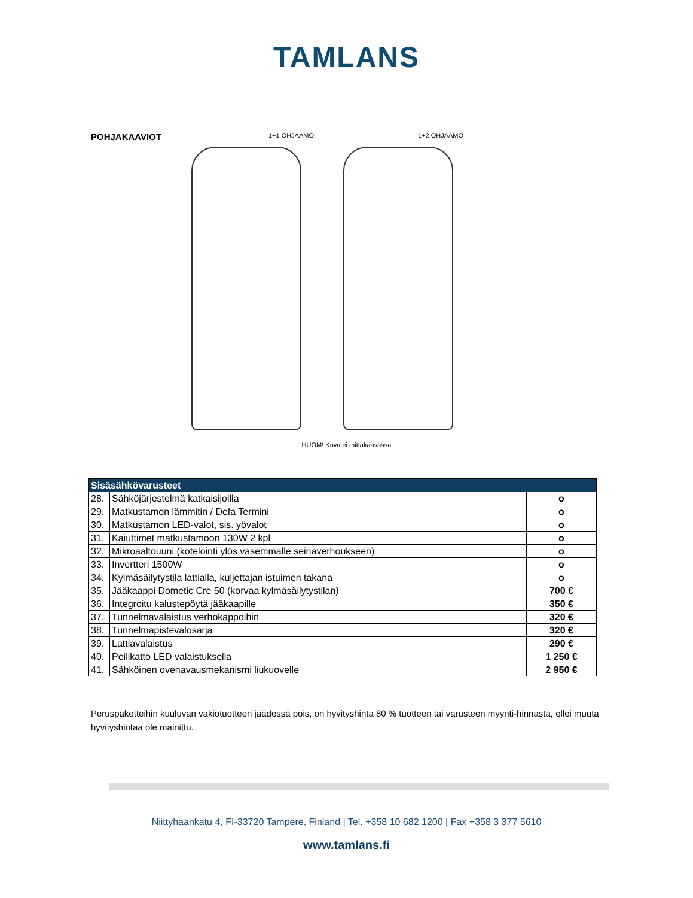TAMLANS
POHJAKAAVIOT
1+1 OHJAAMO 1+2 OHJAAMO
HUOM! Kuva ei mittakaavassa
| Sisäsähkövarusteet | | |
| --- | --- | --- |
| 28. | Sähköjärjestelmä katkaisijoilla | o |
| 29. | Matkustamon lämmitin / Defa Termini | o |
| 30. | Matkustamon LED-valot, sis. yövalot | o |
| 31. | Kaiuttimet matkustamoon 130W 2 kpl | o |
| 32. | Mikroaaltouuni (kotelointi ylös vasemmalle seinäverhoukseen) | o |
| 33. | Invertteri 1500W | o |
| 34. | Kylmäsäilytystila lattialla, kuljettajan istuimen takana | o |
| 35. | Jääkaappi Dometic Cre 50 (korvaa kylmäsäilytystilan) | 700 € |
| 36. | Integroitu kalustepöytä jääkaapille | 350 € |
| 37. | Tunnelmavalaistus verhokappoihin | 320 € |
| 38. | Tunnelmapistevalosarja | 320 € |
| 39. | Lattiavalaistus | 290 € |
| 40. | Peilikatto LED valaistuksella | 1 250 € |
| 41. | Sähköinen ovenavausmekanismi liukuovelle | 2 950 € |
Peruspaketteihin kuuluvan vakiotuotteen jäädessä pois, on hyvityshinta 80 % tuotteen tai varusteen myynti-hinnasta, ellei muuta hyvityshintaa ole mainittu.
Niittyhaankatu 4, FI-33720 Tampere, Finland | Tel. +358 10 682 1200 | Fax +358 3 377 5610
www.tamlans.fi